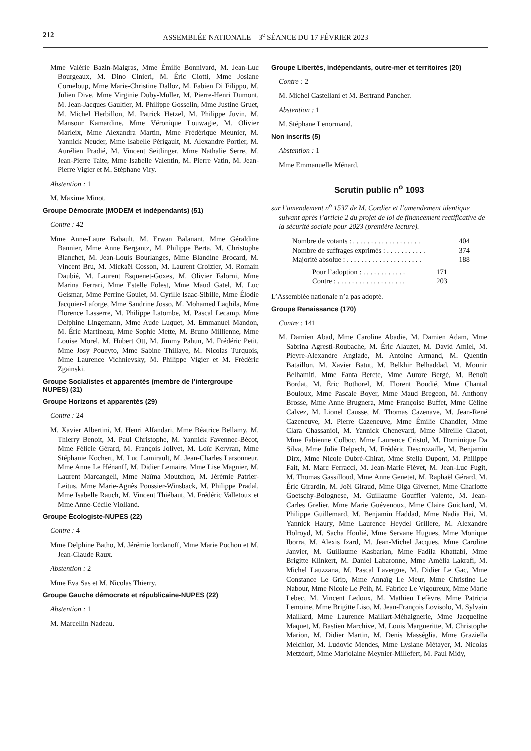212 ASSEMBLÉE NATIONALE – 3<sup>e</sup> SÉANCE DU 17 FÉVRIER 2023
Mme Valérie Bazin-Malgras, Mme Émilie Bonnivard, M. Jean-Luc Bourgeaux, M. Dino Cinieri, M. Éric Ciotti, Mme Josiane Corneloup, Mme Marie-Christine Dalloz, M. Fabien Di Filippo, M. Julien Dive, Mme Virginie Duby-Muller, M. Pierre-Henri Dumont, M. Jean-Jacques Gaultier, M. Philippe Gosselin, Mme Justine Gruet, M. Michel Herbillon, M. Patrick Hetzel, M. Philippe Juvin, M. Mansour Kamardine, Mme Véronique Louwagie, M. Olivier Marleix, Mme Alexandra Martin, Mme Frédérique Meunier, M. Yannick Neuder, Mme Isabelle Périgault, M. Alexandre Portier, M. Aurélien Pradié, M. Vincent Seitlinger, Mme Nathalie Serre, M. Jean-Pierre Taite, Mme Isabelle Valentin, M. Pierre Vatin, M. Jean-Pierre Vigier et M. Stéphane Viry.
Abstention : 1
M. Maxime Minot.
Groupe Démocrate (MODEM et indépendants) (51)
Contre : 42
Mme Anne-Laure Babault, M. Erwan Balanant, Mme Géraldine Bannier, Mme Anne Bergantz, M. Philippe Berta, M. Christophe Blanchet, M. Jean-Louis Bourlanges, Mme Blandine Brocard, M. Vincent Bru, M. Mickaël Cosson, M. Laurent Croizier, M. Romain Daubié, M. Laurent Esquenet-Goxes, M. Olivier Falorni, Mme Marina Ferrari, Mme Estelle Folest, Mme Maud Gatel, M. Luc Geismar, Mme Perrine Goulet, M. Cyrille Isaac-Sibille, Mme Élodie Jacquier-Laforge, Mme Sandrine Josso, M. Mohamed Laqhila, Mme Florence Lasserre, M. Philippe Latombe, M. Pascal Lecamp, Mme Delphine Lingemann, Mme Aude Luquet, M. Emmanuel Mandon, M. Éric Martineau, Mme Sophie Mette, M. Bruno Millienne, Mme Louise Morel, M. Hubert Ott, M. Jimmy Pahun, M. Frédéric Petit, Mme Josy Poueyto, Mme Sabine Thillaye, M. Nicolas Turquois, Mme Laurence Vichnievsky, M. Philippe Vigier et M. Frédéric Zgainski.
Groupe Socialistes et apparentés (membre de l’intergroupe NUPES) (31)
Groupe Horizons et apparentés (29)
Contre : 24
M. Xavier Albertini, M. Henri Alfandari, Mme Béatrice Bellamy, M. Thierry Benoit, M. Paul Christophe, M. Yannick Favennec-Bécot, Mme Félicie Gérard, M. François Jolivet, M. Loïc Kervran, Mme Stéphanie Kochert, M. Luc Lamirault, M. Jean-Charles Larsonneur, Mme Anne Le Hénanff, M. Didier Lemaire, Mme Lise Magnier, M. Laurent Marcangeli, Mme Naïma Moutchou, M. Jérémie Patrier-Leitus, Mme Marie-Agnès Poussier-Winsback, M. Philippe Pradal, Mme Isabelle Rauch, M. Vincent Thiébaut, M. Frédéric Valletoux et Mme Anne-Cécile Violland.
Groupe Écologiste-NUPES (22)
Contre : 4
Mme Delphine Batho, M. Jérémie Iordanoff, Mme Marie Pochon et M. Jean-Claude Raux.
Abstention : 2
Mme Eva Sas et M. Nicolas Thierry.
Groupe Gauche démocrate et républicaine-NUPES (22)
Abstention : 1
M. Marcellin Nadeau.
Groupe Libertés, indépendants, outre-mer et territoires (20)
Contre : 2
M. Michel Castellani et M. Bertrand Pancher.
Abstention : 1
M. Stéphane Lenormand.
Non inscrits (5)
Abstention : 1
Mme Emmanuelle Ménard.
Scrutin public n<sup>o</sup> 1093
sur l’amendement n<sup>o</sup> 1537 de M. Cordier et l’amendement identique suivant après l’article 2 du projet de loi de financement rectificative de la sécurité sociale pour 2023 (première lecture).
Nombre de votants : . . . . . . . . . . . . . . . . . . . 404
Nombre de suffrages exprimés : . . . . . . . . . . . 374
Majorité absolue : . . . . . . . . . . . . . . . . . . . . . 188
Pour l’adoption : . . . . . . . . . . . . 171
Contre : . . . . . . . . . . . . . . . . . . . 203
L’Assemblée nationale n’a pas adopté.
Groupe Renaissance (170)
Contre : 141
M. Damien Abad, Mme Caroline Abadie, M. Damien Adam, Mme Sabrina Agresti-Roubache, M. Éric Alauzet, M. David Amiel, M. Pieyre-Alexandre Anglade, M. Antoine Armand, M. Quentin Bataillon, M. Xavier Batut, M. Belkhir Belhaddad, M. Mounir Belhamiti, Mme Fanta Berete, Mme Aurore Bergé, M. Benoît Bordat, M. Éric Bothorel, M. Florent Boudié, Mme Chantal Bouloux, Mme Pascale Boyer, Mme Maud Bregeon, M. Anthony Brosse, Mme Anne Brugnera, Mme Françoise Buffet, Mme Céline Calvez, M. Lionel Causse, M. Thomas Cazenave, M. Jean-René Cazeneuve, M. Pierre Cazeneuve, Mme Émilie Chandler, Mme Clara Chassaniol, M. Yannick Chenevard, Mme Mireille Clapot, Mme Fabienne Colboc, Mme Laurence Cristol, M. Dominique Da Silva, Mme Julie Delpech, M. Frédéric Descrozaille, M. Benjamin Dirx, Mme Nicole Dubré-Chirat, Mme Stella Dupont, M. Philippe Fait, M. Marc Ferracci, M. Jean-Marie Fiévet, M. Jean-Luc Fugit, M. Thomas Gassilloud, Mme Anne Genetet, M. Raphaël Gérard, M. Éric Girardin, M. Joël Giraud, Mme Olga Givernet, Mme Charlotte Goetschy-Bolognese, M. Guillaume Gouffier Valente, M. Jean-Carles Grelier, Mme Marie Guévenoux, Mme Claire Guichard, M. Philippe Guillemard, M. Benjamin Haddad, Mme Nadia Hai, M. Yannick Haury, Mme Laurence Heydel Grillere, M. Alexandre Holroyd, M. Sacha Houlié, Mme Servane Hugues, Mme Monique Iborra, M. Alexis Izard, M. Jean-Michel Jacques, Mme Caroline Janvier, M. Guillaume Kasbarian, Mme Fadila Khattabi, Mme Brigitte Klinkert, M. Daniel Labaronne, Mme Amélia Lakrafi, M. Michel Lauzzana, M. Pascal Lavergne, M. Didier Le Gac, Mme Constance Le Grip, Mme Annaïg Le Meur, Mme Christine Le Nabour, Mme Nicole Le Peih, M. Fabrice Le Vigoureux, Mme Marie Lebec, M. Vincent Ledoux, M. Mathieu Lefèvre, Mme Patricia Lemoine, Mme Brigitte Liso, M. Jean-François Lovisolo, M. Sylvain Maillard, Mme Laurence Maillart-Méhaignerie, Mme Jacqueline Maquet, M. Bastien Marchive, M. Louis Margueritte, M. Christophe Marion, M. Didier Martin, M. Denis Masséglia, Mme Graziella Melchior, M. Ludovic Mendes, Mme Lysiane Métayer, M. Nicolas Metzdorf, Mme Marjolaine Meynier-Millefert, M. Paul Midy,